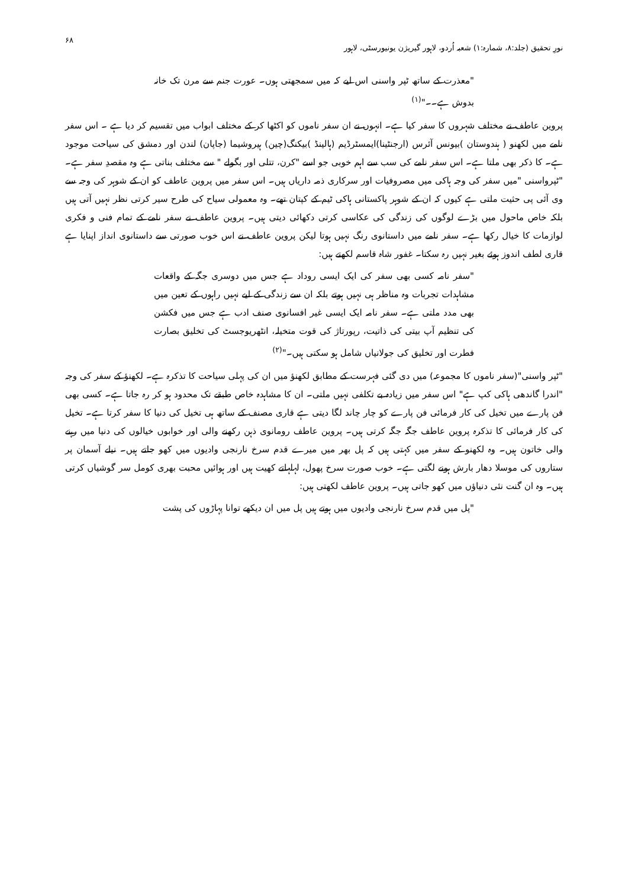نورِ تحقیق (جلد:۸، شمارہ:۱) شعبہ اُردو، لاہور گیریژن یونیورسٹی، لاہور ۶۸
"معذرت کے ساتھ ٹپر واسنی اس لیے کہ میں سمجھتی ہوں۔ عورت جنم سے مرن تک خانہ بدوش ہے۔۔"<sup>(۱)</sup>
پروین عاطف نے مختلف شہروں کا سفر کیا ہے۔ انہوں نے ان سفر ناموں کو اکٹھا کر کے مختلف ابواب میں تقسیم کر دیا ہے ۔ اس سفر نامے میں لکھنو ( ہندوستان )بیونس آئرس (ارجنٹینا)ایمسٹرڈیم (ہالینڈ )بیکنگ(چین) ہیروشیما (جاپان) لندن اور دمشق کی سیاحت موجود ہے۔ کا ذکر بھی ملتا ہے۔ اس سفر نامے کی سب سے اہم خوبی جو اسے "کرن، تتلی اور بگولے " سے مختلف بناتی ہے وہ مقصدِ سفر ہے۔ "ٹپرواسنی "میں سفر کی وجہ ہاکی میں مصروفیات اور سرکاری ذمہ داریاں ہیں۔ اس سفر میں پروین عاطف کو ان کے شوہر کی وجہ سے وی آئی پی حثیت ملتی ہے کیوں کہ ان کے شوہر پاکستانی ہاکی ٹیم کے کپتان تھے۔ وہ معمولی سیاح کی طرح سیر کرتی نظر نہیں آتی ہیں بلکہ خاص ماحول میں بڑے لوگوں کی زندگی کی عکاسی کرتی دکھائی دیتی ہیں۔ پروین عاطف نے سفر نامے کے تمام فنی و فکری لوازمات کا خیال رکھا ہے۔ سفر نامے میں داستانوی رنگ نہیں ہوتا لیکن پروین عاطف نے اس خوب صورتی سے داستانوی انداز اپنایا ہے قاری لطف اندوز ہوئے بغیر نہیں رہ سکتا۔ غفور شاہ قاسم لکھتے ہیں:
"سفر نامہ کسی بھی سفر کی ایک ایسی روداد ہے جس میں دوسری جگہ کے واقعات مشاہدات تجربات وہ مناظر ہی نہیں ہوتے بلکہ ان سے زندگی کے لیے نہیں راہوں کے تعین میں بھی مدد ملتی ہے۔ سفر نامہ ایک ایسی غیر افسانوی صنف ادب ہے جس میں فکشن کی تنظیم آپ بیتی کی ذاتیت، رپورتاژ کی قوت متخیلہ، انٹھریوجسٹ کی تخلیق بصارت فطرت اور تخلیق کی جولانیاں شامل ہو سکتی ہیں۔"<sup>(۲)</sup>
"ٹپر واسنی"(سفر ناموں کا مجموعہ) میں دی گئی فہرست کے مطابق لکھنؤ میں ان کی پہلی سیاحت کا تذکرہ ہے۔ لکھنؤ کے سفر کی وجہ "اندرا گاندھی ہاکی کپ ہے" اس سفر میں زیادہ بے تکلفی نہیں ملتی۔ ان کا مشاہدہ خاص طبقے تک محدود ہو کر رہ جاتا ہے۔ کسی بھی فن پارے میں تخیل کی کار فرمائی فن پارے کو چار چاند لگا دیتی ہے قاری مصنف کے ساتھ ہی تخیل کی دنیا کا سفر کرتا ہے۔ تخیل کی کار فرمائی کا تذکرہ پروین عاطف جگہ جگہ کرتی ہیں۔ پروین عاطف رومانوی ذہن رکھنے والی اور خوابوں خیالوں کی دنیا میں رہنے والی خاتون ہیں۔ وہ لکھنو کے سفر میں کہتی ہیں کہ پل بھر میں میرے قدم سرخ نارنجی وادیوں میں کھو جاتے ہیں۔ نیلے آسمان پر ستاروں کی موسلا دھار بارش ہونے لگتی ہے۔ خوب صورت سرخ پھول، لہلہاتے کھیت ہیں اور ہوائیں محبت بھری کومل سر گوشیاں کرتی ہیں۔ وہ ان گنت نئی دنیاؤں میں کھو جاتی ہیں۔ پروین عاطف لکھتی ہیں:
"پل میں قدم سرخ نارنجی وادیوں میں ہوتے ہیں پل میں ان دیکھے توانا پہاڑوں کی پشت